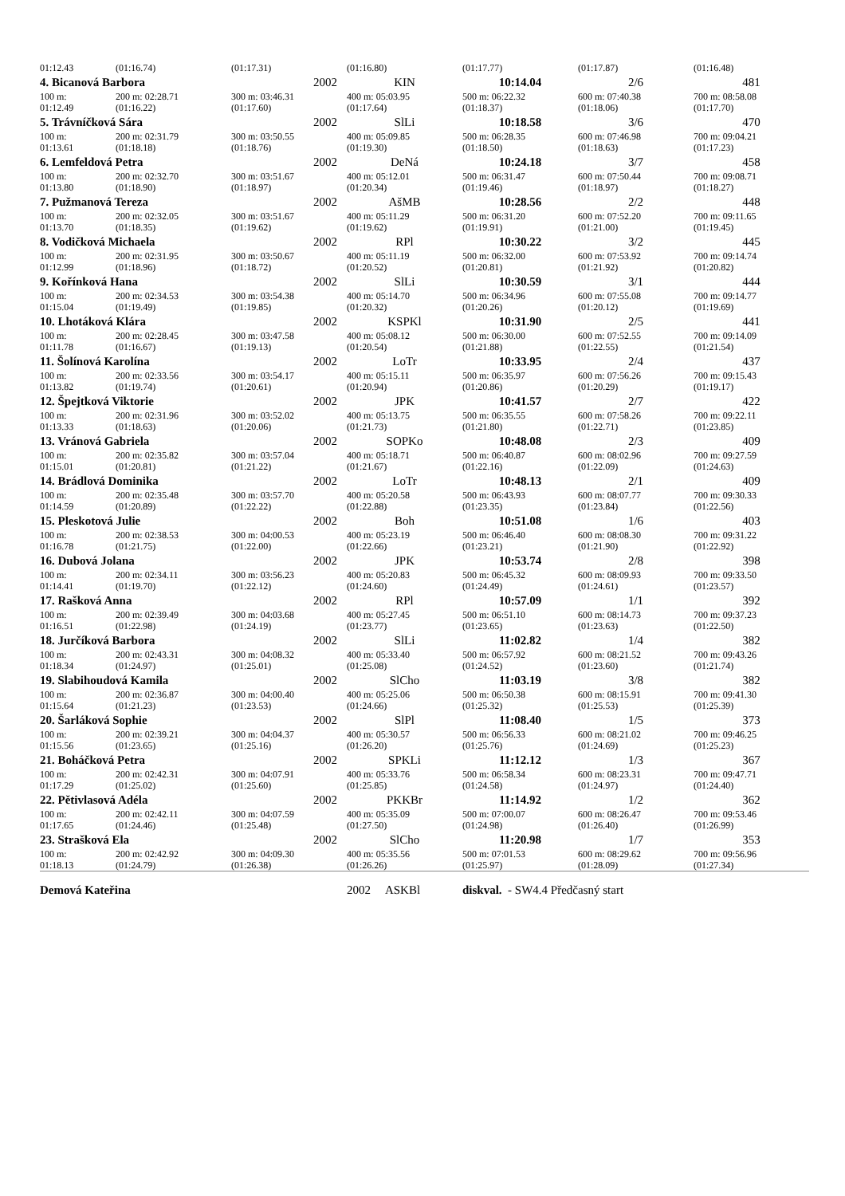| 01:12.43 | (01:16.74) | (01:17.31) | (01:16.80) | (01:17.77) | (01:17.87) | (01:16.48) |
| 4. Bicanová Barbora | | 2002 | KIN | 10:14.04 | 2/6 | 481 |
| 100 m: 01:12.49 | 200 m: 02:28.71 (01:16.22) | 300 m: 03:46.31 (01:17.60) | 400 m: 05:03.95 (01:17.64) | 500 m: 06:22.32 (01:18.37) | 600 m: 07:40.38 (01:18.06) | 700 m: 08:58.08 (01:17.70) |
| 5. Trávníčková Sára | | 2002 | SlLi | 10:18.58 | 3/6 | 470 |
| 100 m: 01:13.61 | 200 m: 02:31.79 (01:18.18) | 300 m: 03:50.55 (01:18.76) | 400 m: 05:09.85 (01:19.30) | 500 m: 06:28.35 (01:18.50) | 600 m: 07:46.98 (01:18.63) | 700 m: 09:04.21 (01:17.23) |
| 6. Lemfeldová Petra | | 2002 | DeNá | 10:24.18 | 3/7 | 458 |
| 100 m: 01:13.80 | 200 m: 02:32.70 (01:18.90) | 300 m: 03:51.67 (01:18.97) | 400 m: 05:12.01 (01:20.34) | 500 m: 06:31.47 (01:19.46) | 600 m: 07:50.44 (01:18.97) | 700 m: 09:08.71 (01:18.27) |
| 7. Pužmanová Tereza | | 2002 | AšMB | 10:28.56 | 2/2 | 448 |
| 100 m: 01:13.70 | 200 m: 02:32.05 (01:18.35) | 300 m: 03:51.67 (01:19.62) | 400 m: 05:11.29 (01:19.62) | 500 m: 06:31.20 (01:19.91) | 600 m: 07:52.20 (01:21.00) | 700 m: 09:11.65 (01:19.45) |
| 8. Vodičková Michaela | | 2002 | RPl | 10:30.22 | 3/2 | 445 |
| 100 m: 01:12.99 | 200 m: 02:31.95 (01:18.96) | 300 m: 03:50.67 (01:18.72) | 400 m: 05:11.19 (01:20.52) | 500 m: 06:32.00 (01:20.81) | 600 m: 07:53.92 (01:21.92) | 700 m: 09:14.74 (01:20.82) |
| 9. Kořínková Hana | | 2002 | SlLi | 10:30.59 | 3/1 | 444 |
| 100 m: 01:15.04 | 200 m: 02:34.53 (01:19.49) | 300 m: 03:54.38 (01:19.85) | 400 m: 05:14.70 (01:20.32) | 500 m: 06:34.96 (01:20.26) | 600 m: 07:55.08 (01:20.12) | 700 m: 09:14.77 (01:19.69) |
| 10. Lhotáková Klára | | 2002 | KSPKl | 10:31.90 | 2/5 | 441 |
| 100 m: 01:11.78 | 200 m: 02:28.45 (01:16.67) | 300 m: 03:47.58 (01:19.13) | 400 m: 05:08.12 (01:20.54) | 500 m: 06:30.00 (01:21.88) | 600 m: 07:52.55 (01:22.55) | 700 m: 09:14.09 (01:21.54) |
| 11. Šolínová Karolína | | 2002 | LoTr | 10:33.95 | 2/4 | 437 |
| 100 m: 01:13.82 | 200 m: 02:33.56 (01:19.74) | 300 m: 03:54.17 (01:20.61) | 400 m: 05:15.11 (01:20.94) | 500 m: 06:35.97 (01:20.86) | 600 m: 07:56.26 (01:20.29) | 700 m: 09:15.43 (01:19.17) |
| 12. Špejtková Viktorie | | 2002 | JPK | 10:41.57 | 2/7 | 422 |
| 100 m: 01:13.33 | 200 m: 02:31.96 (01:18.63) | 300 m: 03:52.02 (01:20.06) | 400 m: 05:13.75 (01:21.73) | 500 m: 06:35.55 (01:21.80) | 600 m: 07:58.26 (01:22.71) | 700 m: 09:22.11 (01:23.85) |
| 13. Vránová Gabriela | | 2002 | SOPKo | 10:48.08 | 2/3 | 409 |
| 100 m: 01:15.01 | 200 m: 02:35.82 (01:20.81) | 300 m: 03:57.04 (01:21.22) | 400 m: 05:18.71 (01:21.67) | 500 m: 06:40.87 (01:22.16) | 600 m: 08:02.96 (01:22.09) | 700 m: 09:27.59 (01:24.63) |
| 14. Brádlová Dominika | | 2002 | LoTr | 10:48.13 | 2/1 | 409 |
| 100 m: 01:14.59 | 200 m: 02:35.48 (01:20.89) | 300 m: 03:57.70 (01:22.22) | 400 m: 05:20.58 (01:22.88) | 500 m: 06:43.93 (01:23.35) | 600 m: 08:07.77 (01:23.84) | 700 m: 09:30.33 (01:22.56) |
| 15. Pleskotová Julie | | 2002 | Boh | 10:51.08 | 1/6 | 403 |
| 100 m: 01:16.78 | 200 m: 02:38.53 (01:21.75) | 300 m: 04:00.53 (01:22.00) | 400 m: 05:23.19 (01:22.66) | 500 m: 06:46.40 (01:23.21) | 600 m: 08:08.30 (01:21.90) | 700 m: 09:31.22 (01:22.92) |
| 16. Dubová Jolana | | 2002 | JPK | 10:53.74 | 2/8 | 398 |
| 100 m: 01:14.41 | 200 m: 02:34.11 (01:19.70) | 300 m: 03:56.23 (01:22.12) | 400 m: 05:20.83 (01:24.60) | 500 m: 06:45.32 (01:24.49) | 600 m: 08:09.93 (01:24.61) | 700 m: 09:33.50 (01:23.57) |
| 17. Rašková Anna | | 2002 | RPl | 10:57.09 | 1/1 | 392 |
| 100 m: 01:16.51 | 200 m: 02:39.49 (01:22.98) | 300 m: 04:03.68 (01:24.19) | 400 m: 05:27.45 (01:23.77) | 500 m: 06:51.10 (01:23.65) | 600 m: 08:14.73 (01:23.63) | 700 m: 09:37.23 (01:22.50) |
| 18. Jurčíková Barbora | | 2002 | SlLi | 11:02.82 | 1/4 | 382 |
| 100 m: 01:18.34 | 200 m: 02:43.31 (01:24.97) | 300 m: 04:08.32 (01:25.01) | 400 m: 05:33.40 (01:25.08) | 500 m: 06:57.92 (01:24.52) | 600 m: 08:21.52 (01:23.60) | 700 m: 09:43.26 (01:21.74) |
| 19. Slabihoudová Kamila | | 2002 | SlCho | 11:03.19 | 3/8 | 382 |
| 100 m: 01:15.64 | 200 m: 02:36.87 (01:21.23) | 300 m: 04:00.40 (01:23.53) | 400 m: 05:25.06 (01:24.66) | 500 m: 06:50.38 (01:25.32) | 600 m: 08:15.91 (01:25.53) | 700 m: 09:41.30 (01:25.39) |
| 20. Šarláková Sophie | | 2002 | SlPl | 11:08.40 | 1/5 | 373 |
| 100 m: 01:15.56 | 200 m: 02:39.21 (01:23.65) | 300 m: 04:04.37 (01:25.16) | 400 m: 05:30.57 (01:26.20) | 500 m: 06:56.33 (01:25.76) | 600 m: 08:21.02 (01:24.69) | 700 m: 09:46.25 (01:25.23) |
| 21. Boháčková Petra | | 2002 | SPKLi | 11:12.12 | 1/3 | 367 |
| 100 m: 01:17.29 | 200 m: 02:42.31 (01:25.02) | 300 m: 04:07.91 (01:25.60) | 400 m: 05:33.76 (01:25.85) | 500 m: 06:58.34 (01:24.58) | 600 m: 08:23.31 (01:24.97) | 700 m: 09:47.71 (01:24.40) |
| 22. Pětivlasová Adéla | | 2002 | PKKBr | 11:14.92 | 1/2 | 362 |
| 100 m: 01:17.65 | 200 m: 02:42.11 (01:24.46) | 300 m: 04:07.59 (01:25.48) | 400 m: 05:35.09 (01:27.50) | 500 m: 07:00.07 (01:24.98) | 600 m: 08:26.47 (01:26.40) | 700 m: 09:53.46 (01:26.99) |
| 23. Strašková Ela | | 2002 | SlCho | 11:20.98 | 1/7 | 353 |
| 100 m: 01:18.13 | 200 m: 02:42.92 (01:24.79) | 300 m: 04:09.30 (01:26.38) | 400 m: 05:35.56 (01:26.26) | 500 m: 07:01.53 (01:25.97) | 600 m: 08:29.62 (01:28.09) | 700 m: 09:56.96 (01:27.34) |
| Demová Kateřina | | | 2002 ASKBl | diskval. - SW4.4 Předčasný start | | |